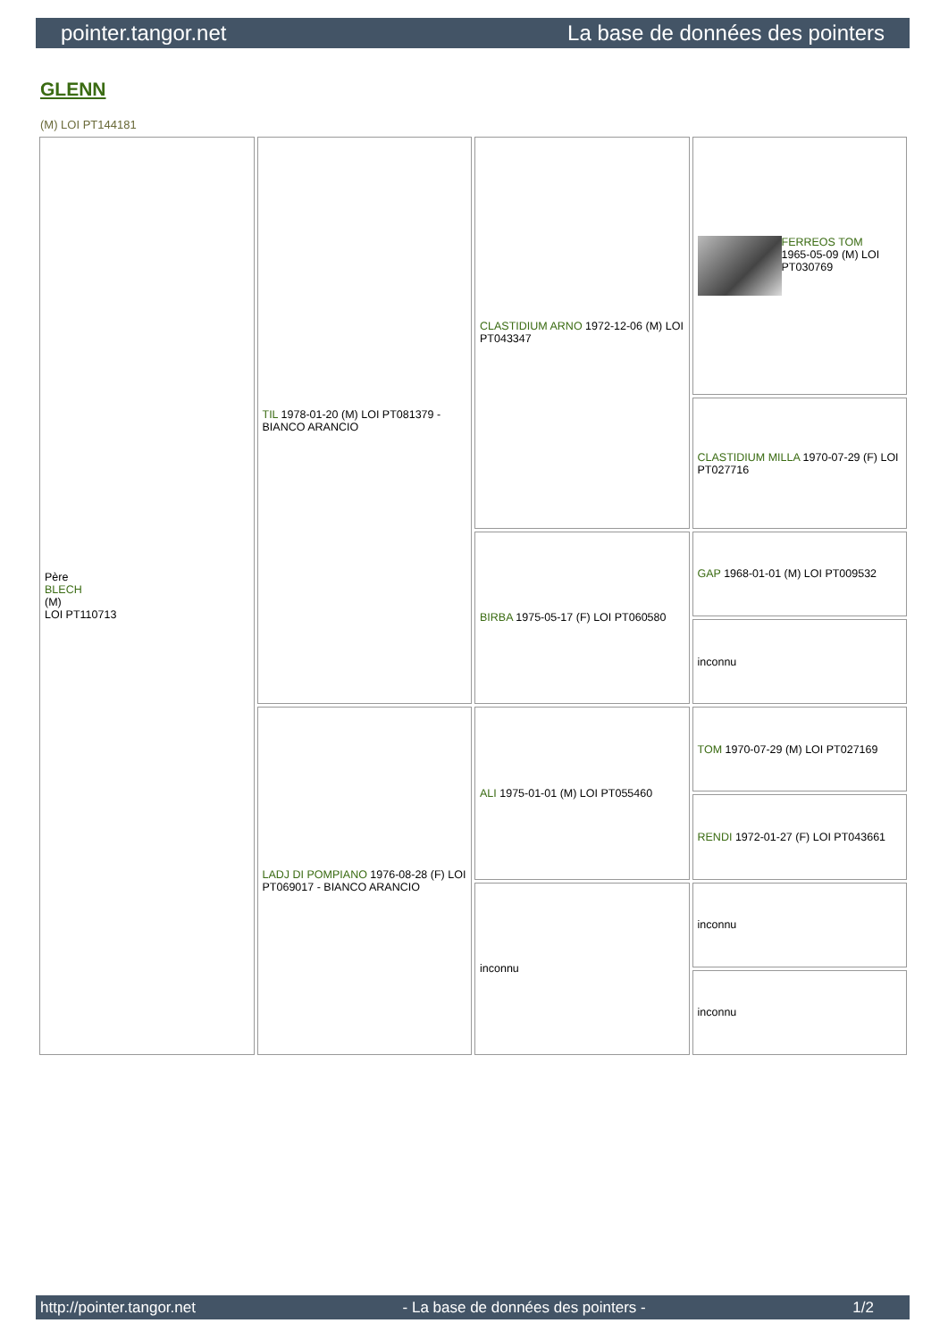pointer.tangor.net La base de données des pointers
GLENN
(M) LOI PT144181
| Père BLECH (M) LOI PT110713 | TIL 1978-01-20 (M) LOI PT081379 - BIANCO ARANCIO | CLASTIDIUM ARNO 1972-12-06 (M) LOI PT043347 | FERREOS TOM 1965-05-09 (M) LOI PT030769 |
| | | | CLASTIDIUM MILLA 1970-07-29 (F) LOI PT027716 |
| | | BIRBA 1975-05-17 (F) LOI PT060580 | GAP 1968-01-01 (M) LOI PT009532 |
| | | | inconnu |
| | LADJ DI POMPIANO 1976-08-28 (F) LOI PT069017 - BIANCO ARANCIO | ALI 1975-01-01 (M) LOI PT055460 | TOM 1970-07-29 (M) LOI PT027169 |
| | | | RENDI 1972-01-27 (F) LOI PT043661 |
| | | inconnu | inconnu |
| | | | inconnu |
http://pointer.tangor.net - La base de données des pointers - 1/2